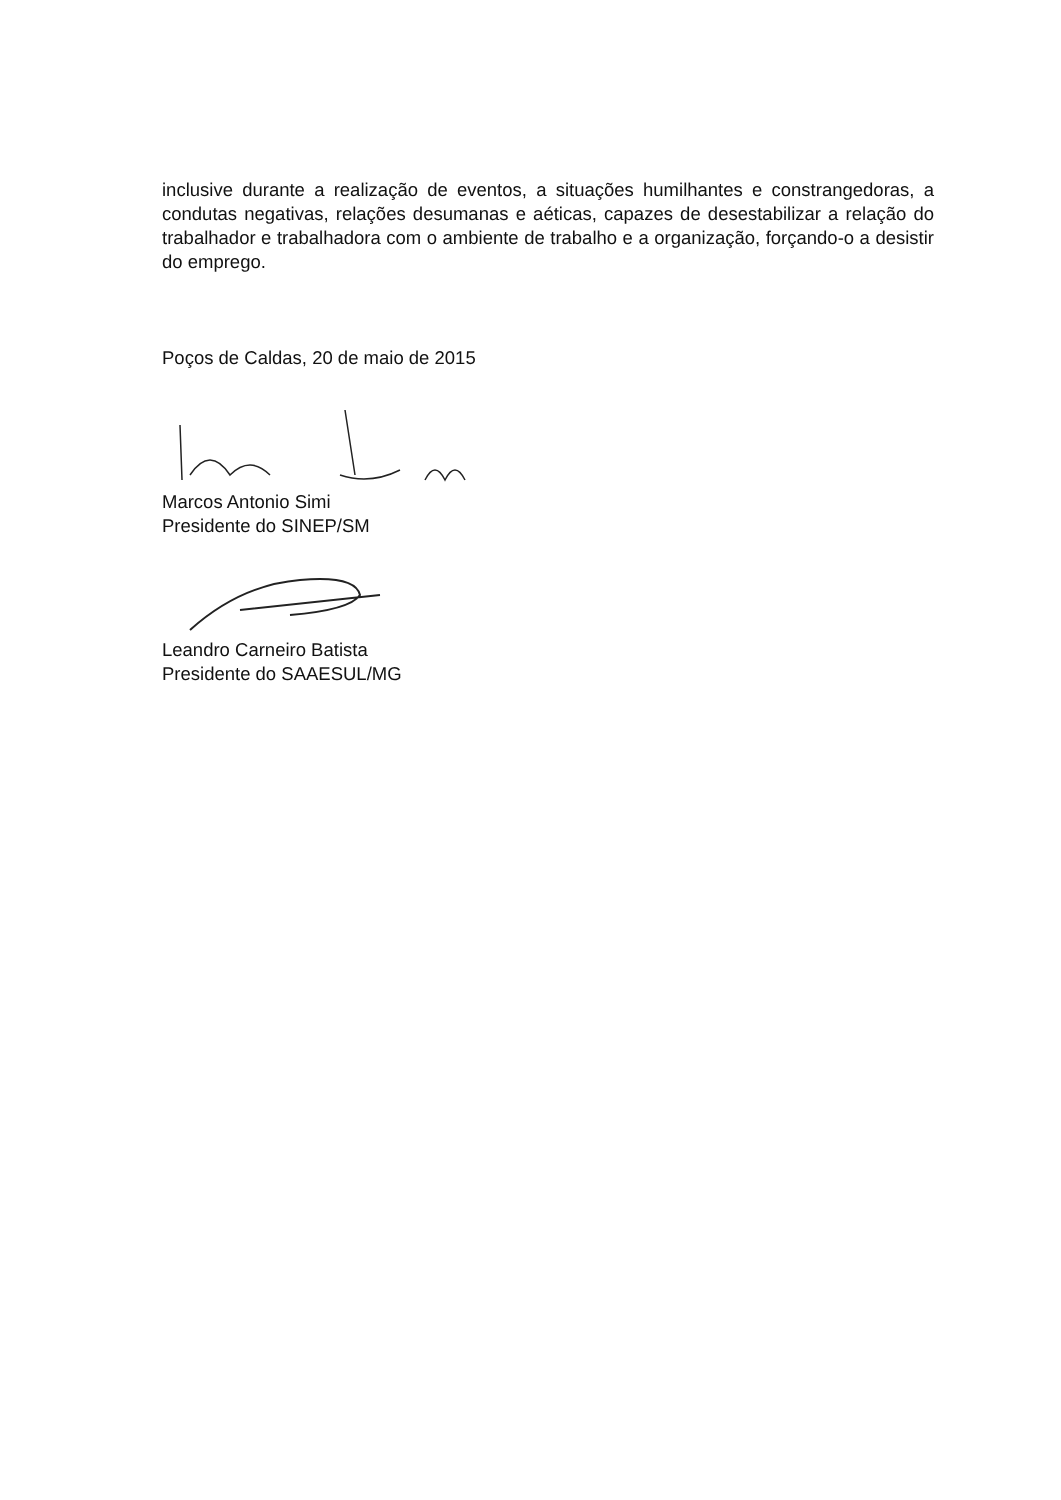inclusive durante a realização de eventos, a situações humilhantes e constrangedoras, a condutas negativas, relações desumanas e aéticas, capazes de desestabilizar a relação do trabalhador e trabalhadora com o ambiente de trabalho e a organização, forçando-o a desistir do emprego.
Poços de Caldas, 20 de maio de 2015
Marcos Antonio Simi
Presidente do SINEP/SM
Leandro Carneiro Batista
Presidente do SAAESUL/MG